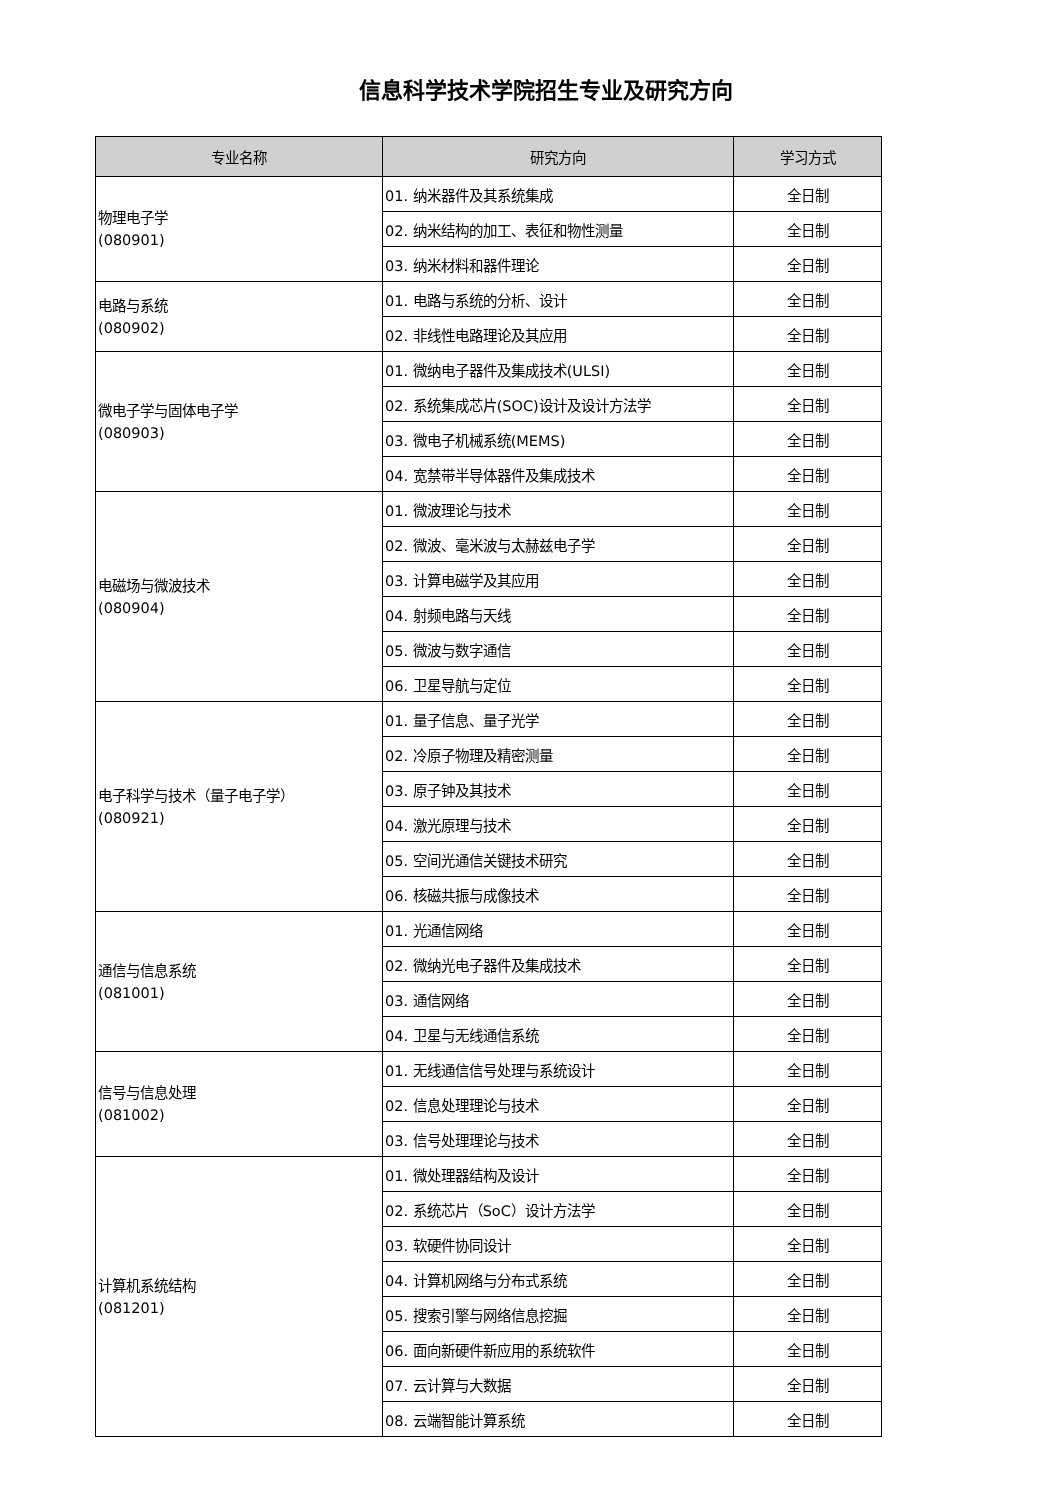信息科学技术学院招生专业及研究方向
| 专业名称 | 研究方向 | 学习方式 |
| --- | --- | --- |
| 物理电子学 (080901) | 01. 纳米器件及其系统集成 | 全日制 |
| | 02. 纳米结构的加工、表征和物性测量 | 全日制 |
| | 03. 纳米材料和器件理论 | 全日制 |
| 电路与系统 (080902) | 01. 电路与系统的分析、设计 | 全日制 |
| | 02. 非线性电路理论及其应用 | 全日制 |
| 微电子学与固体电子学 (080903) | 01. 微纳电子器件及集成技术(ULSI) | 全日制 |
| | 02. 系统集成芯片(SOC)设计及设计方法学 | 全日制 |
| | 03. 微电子机械系统(MEMS) | 全日制 |
| | 04. 宽禁带半导体器件及集成技术 | 全日制 |
| 电磁场与微波技术 (080904) | 01. 微波理论与技术 | 全日制 |
| | 02. 微波、毫米波与太赫兹电子学 | 全日制 |
| | 03. 计算电磁学及其应用 | 全日制 |
| | 04. 射频电路与天线 | 全日制 |
| | 05. 微波与数字通信 | 全日制 |
| | 06. 卫星导航与定位 | 全日制 |
| 电子科学与技术（量子电子学） (080921) | 01. 量子信息、量子光学 | 全日制 |
| | 02. 冷原子物理及精密测量 | 全日制 |
| | 03. 原子钟及其技术 | 全日制 |
| | 04. 激光原理与技术 | 全日制 |
| | 05. 空间光通信关键技术研究 | 全日制 |
| | 06. 核磁共振与成像技术 | 全日制 |
| 通信与信息系统 (081001) | 01. 光通信网络 | 全日制 |
| | 02. 微纳光电子器件及集成技术 | 全日制 |
| | 03. 通信网络 | 全日制 |
| | 04. 卫星与无线通信系统 | 全日制 |
| 信号与信息处理 (081002) | 01. 无线通信信号处理与系统设计 | 全日制 |
| | 02. 信息处理理论与技术 | 全日制 |
| | 03. 信号处理理论与技术 | 全日制 |
| 计算机系统结构 (081201) | 01. 微处理器结构及设计 | 全日制 |
| | 02. 系统芯片（SoC）设计方法学 | 全日制 |
| | 03. 软硬件协同设计 | 全日制 |
| | 04. 计算机网络与分布式系统 | 全日制 |
| | 05. 搜索引擎与网络信息挖掘 | 全日制 |
| | 06. 面向新硬件新应用的系统软件 | 全日制 |
| | 07. 云计算与大数据 | 全日制 |
| | 08. 云端智能计算系统 | 全日制 |